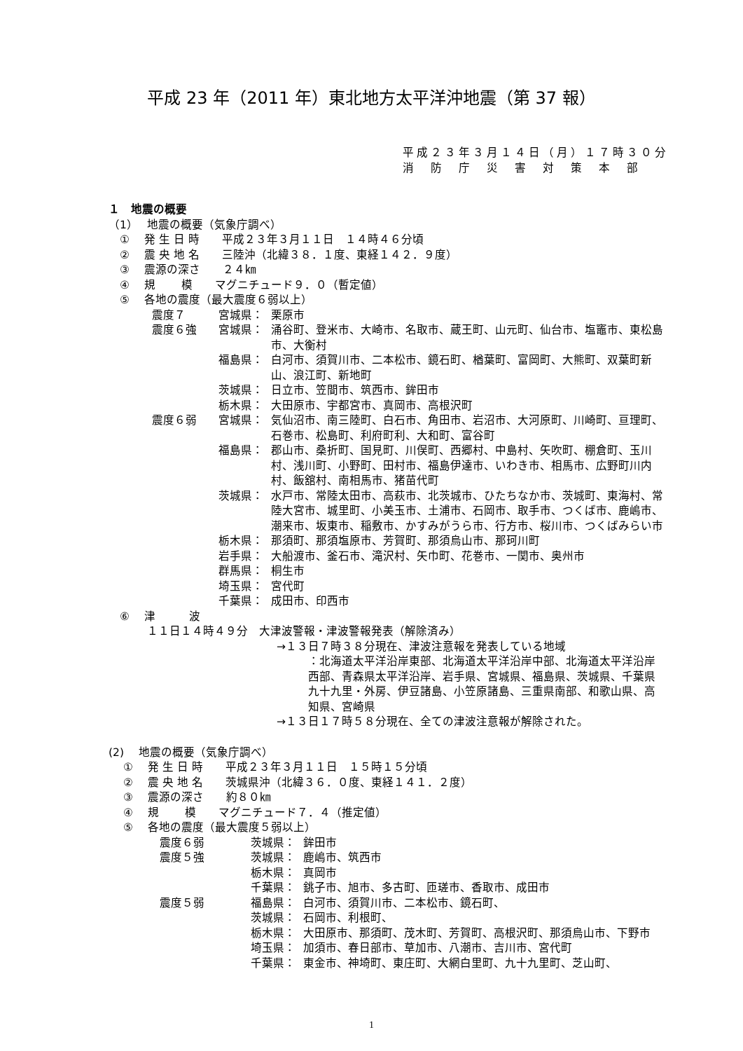平成 23 年（2011 年）東北地方太平洋沖地震（第 37 報）
平成２３年３月１４日（月）１７時３０分
消　防　庁　災　害　対　策　本　部
１　地震の概要
（1）　 地震の概要（気象庁調べ）
　①　 発 生 日 時　　平成２３年３月１１日　１４時４６分頃
　②　 震 央 地 名　　三陸沖（北緯３８．１度、東経１４２．９度）
　③　 震源の深さ　　２４㎞
　④　 規　　 模　　マグニチュード９．０（暫定値）
　⑤　 各地の震度（最大震度６弱以上）
震度７ 宮城県： 栗原市
震度６強 宮城県： 涌谷町、登米市、大崎市、名取市、蔵王町、山元町、仙台市、塩竈市、東松島市、大衡村
福島県： 白河市、須賀川市、二本松市、鏡石町、楢葉町、富岡町、大熊町、双葉町新山、浪江町、新地町
茨城県： 日立市、笠間市、筑西市、鉾田市
栃木県： 大田原市、宇都宮市、真岡市、高根沢町
震度６弱 宮城県： 気仙沼市、南三陸町、白石市、角田市、岩沼市、大河原町、川崎町、亘理町、石巻市、松島町、利府町利、大和町、富谷町
福島県： 郡山市、桑折町、国見町、川俣町、西郷村、中島村、矢吹町、棚倉町、玉川村、浅川町、小野町、田村市、福島伊達市、いわき市、相馬市、広野町川内村、飯舘村、南相馬市、猪苗代町
茨城県： 水戸市、常陸太田市、高萩市、北茨城市、ひたちなか市、茨城町、東海村、常陸大宮市、城里町、小美玉市、土浦市、石岡市、取手市、つくば市、鹿嶋市、潮来市、坂東市、稲敷市、かすみがうら市、行方市、桜川市、つくばみらい市
栃木県： 那須町、那須塩原市、芳賀町、那須烏山市、那珂川町
岩手県： 大船渡市、釜石市、滝沢村、矢巾町、花巻市、一関市、奥州市
群馬県： 桐生市
埼玉県： 宮代町
千葉県： 成田市、印西市
　⑥　 津　　　波
１１日１４時４９分　大津波警報・津波警報発表（解除済み）
→１３日７時３８分現在、津波注意報を発表している地域
：北海道太平洋沿岸東部、北海道太平洋沿岸中部、北海道太平洋沿岸西部、青森県太平洋沿岸、岩手県、宮城県、福島県、茨城県、千葉県九十九里・外房、伊豆諸島、小笠原諸島、三重県南部、和歌山県、高知県、宮崎県
→１３日１７時５８分現在、全ての津波注意報が解除された。
(2)　 地震の概要（気象庁調べ）
　 ①　 発 生 日 時　　平成２３年３月１１日　１５時１５分頃
　 ②　 震 央 地 名　　茨城県沖（北緯３６．０度、東経１４１．２度）
　 ③　 震源の深さ　　約８０㎞
　 ④　 規　　 模　　マグニチュード７．４（推定値）
　 ⑤　 各地の震度（最大震度５弱以上）
震度６弱 茨城県： 鉾田市
震度５強 茨城県： 鹿嶋市、筑西市
栃木県： 真岡市
千葉県： 銚子市、旭市、多古町、匝瑳市、香取市、成田市
震度５弱 福島県： 白河市、須賀川市、二本松市、鏡石町、
茨城県： 石岡市、利根町、
栃木県： 大田原市、那須町、茂木町、芳賀町、高根沢町、那須烏山市、下野市
埼玉県： 加須市、春日部市、草加市、八潮市、吉川市、宮代町
千葉県： 東金市、神埼町、東庄町、大網白里町、九十九里町、芝山町、
1